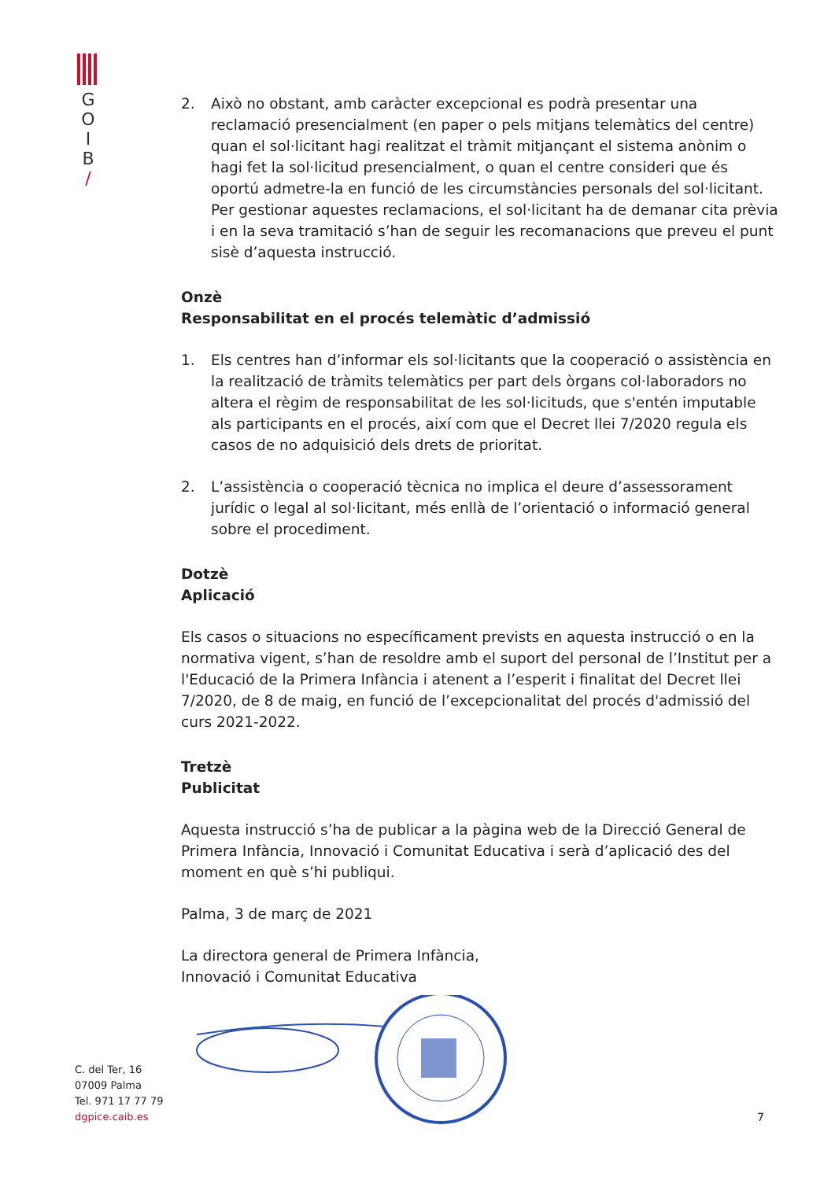G
O
I
B
/
2. Això no obstant, amb caràcter excepcional es podrà presentar una reclamació presencialment (en paper o pels mitjans telemàtics del centre) quan el sol·licitant hagi realitzat el tràmit mitjançant el sistema anònim o hagi fet la sol·licitud presencialment, o quan el centre consideri que és oportú admetre-la en funció de les circumstàncies personals del sol·licitant. Per gestionar aquestes reclamacions, el sol·licitant ha de demanar cita prèvia i en la seva tramitació s’han de seguir les recomanacions que preveu el punt sisè d’aquesta instrucció.
Onzè
Responsabilitat en el procés telemàtic d’admissió
1. Els centres han d’informar els sol·licitants que la cooperació o assistència en la realització de tràmits telemàtics per part dels òrgans col·laboradors no altera el règim de responsabilitat de les sol·licituds, que s'entén imputable als participants en el procés, així com que el Decret llei 7/2020 regula els casos de no adquisició dels drets de prioritat.
2. L’assistència o cooperació tècnica no implica el deure d’assessorament jurídic o legal al sol·licitant, més enllà de l’orientació o informació general sobre el procediment.
Dotzè
Aplicació
Els casos o situacions no específicament prevists en aquesta instrucció o en la normativa vigent, s’han de resoldre amb el suport del personal de l’Institut per a l'Educació de la Primera Infància i atenent a l’esperit i finalitat del Decret llei 7/2020, de 8 de maig, en funció de l’excepcionalitat del procés d'admissió del curs 2021-2022.
Tretzè
Publicitat
Aquesta instrucció s’ha de publicar a la pàgina web de la Direcció General de Primera Infància, Innovació i Comunitat Educativa i serà d’aplicació des del moment en què s’hi publiqui.
Palma, 3 de març de 2021
La directora general de Primera Infància,
Innovació i Comunitat Educativa
C. del Ter, 16
07009 Palma
Tel. 971 17 77 79
dgpice.caib.es
7